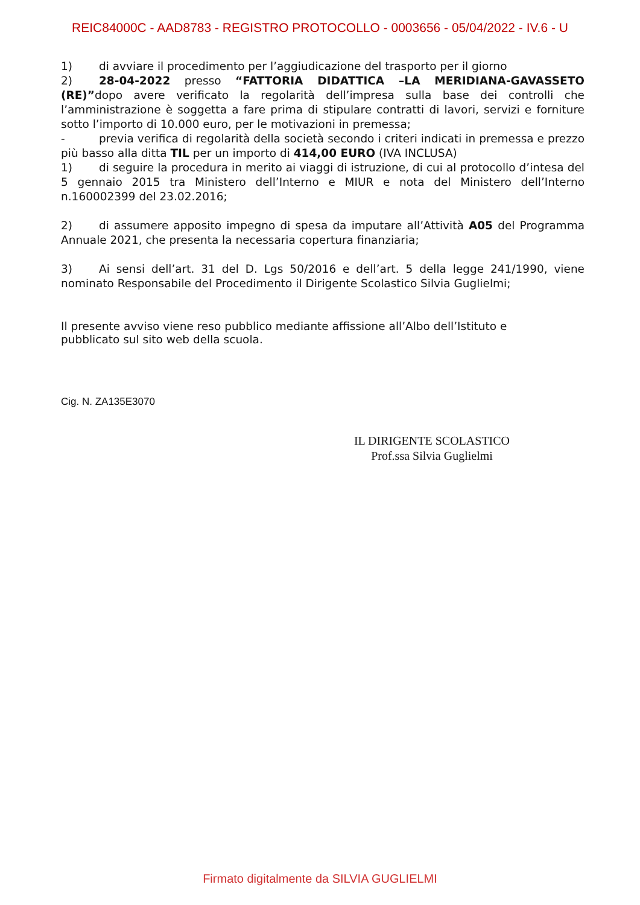REIC84000C - AAD8783 - REGISTRO PROTOCOLLO - 0003656 - 05/04/2022 - IV.6 - U
1) di avviare il procedimento per l’aggiudicazione del trasporto per il giorno
2) 28-04-2022 presso “FATTORIA DIDATTICA –LA MERIDIANA-GAVASSETO (RE)”dopo avere verificato la regolarità dell’impresa sulla base dei controlli che l’amministrazione è soggetta a fare prima di stipulare contratti di lavori, servizi e forniture sotto l’importo di 10.000 euro, per le motivazioni in premessa;
- previa verifica di regolarità della società secondo i criteri indicati in premessa e prezzo più basso alla ditta TIL per un importo di 414,00 EURO (IVA INCLUSA)
1) di seguire la procedura in merito ai viaggi di istruzione, di cui al protocollo d’intesa del 5 gennaio 2015 tra Ministero dell’Interno e MIUR e nota del Ministero dell’Interno n.160002399 del 23.02.2016;
2) di assumere apposito impegno di spesa da imputare all’Attività A05 del Programma Annuale 2021, che presenta la necessaria copertura finanziaria;
3) Ai sensi dell’art. 31 del D. Lgs 50/2016 e dell’art. 5 della legge 241/1990, viene nominato Responsabile del Procedimento il Dirigente Scolastico Silvia Guglielmi;
Il presente avviso viene reso pubblico mediante affissione all’Albo dell’Istituto e
pubblicato sul sito web della scuola.
Cig. N. ZA135E3070
IL DIRIGENTE SCOLASTICO
Prof.ssa Silvia Guglielmi
Firmato digitalmente da SILVIA GUGLIELMI